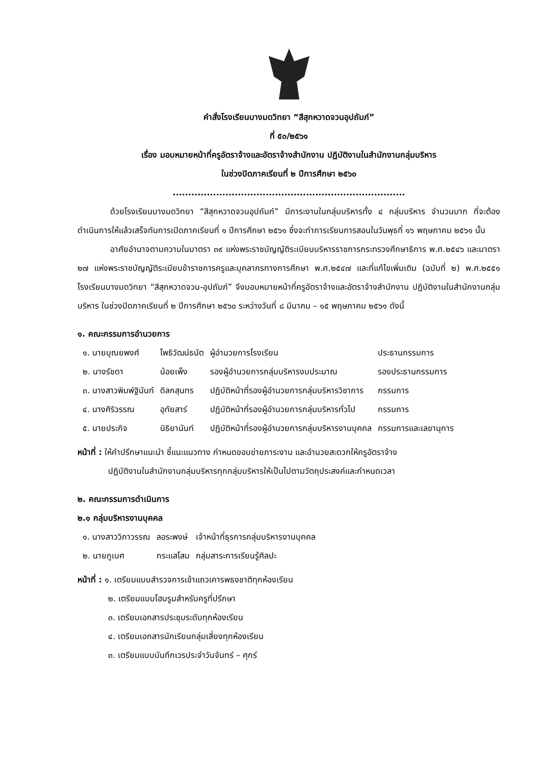คำสั่งโรงเรียนบางมดวิทยา “สีสุกหวาดจวนอุปถัมภ์”
ที่ ๕๐/๒๕๖๑
เรื่อง มอบหมายหน้าที่ครูอัตราจ้างและอัตราจ้างสำนักงาน ปฏิบัติงานในสำนักงานกลุ่มบริหาร
ในช่วงปิดภาคเรียนที่ ๒ ปีการศึกษา ๒๕๖๐
...........................................................................
ด้วยโรงเรียนบางมดวิทยา “สีสุกหวาดจวนอุปถัมภ์” มีภาระงานในกลุ่มบริหารทั้ง ๔ กลุ่มบริหาร จำนวนมาก ที่จะต้องดำเนินการให้แล้วเสร็จทันการเปิดภาคเรียนที่ ๑ ปีการศึกษา ๒๕๖๑ ซึ่งจะทำการเรียนการสอนในวันพุธที่ ๑๖ พฤษภาคม ๒๕๖๑ นั้น
อาศัยอำนาจตามความในมาตรา ๓๙ แห่งพระราชบัญญัติระเบียบบริหารราชการกระทรวงศึกษาธิการ พ.ศ.๒๕๔๖ และมาตรา ๒๗ แห่งพระราชบัญญัติระเบียบข้าราชการครูและบุคลากรทางการศึกษา พ.ศ.๒๕๔๗ และที่แก้ไขเพิ่มเติม (ฉบับที่ ๒) พ.ศ.๒๕๕๑ โรงเรียนบางมดวิทยา “สีสุกหวาดจวน-อุปถัมภ์” จึงมอบหมายหน้าที่ครูอัตราจ้างและอัตราจ้างสำนักงาน ปฏิบัติงานในสำนักงานกลุ่มบริหาร ในช่วงปิดภาคเรียนที่ ๒ ปีการศึกษา ๒๕๖๐ ระหว่างวันที่ ๘ มีนาคม – ๑๕ พฤษภาคม ๒๕๖๑ ดังนี้
๑. คณะกรรมการอำนวยการ
| ๑. นายบุณยพงศ์ | โพธิวัฒน์ธนัต | ผู้อำนวยการโรงเรียน | ประธานกรรมการ |
| ๒. นางรัชดา | น้อยเพ็ง | รองผู้อำนวยการกลุ่มบริหารงบประมาณ | รองประธานกรรมการ |
| ๓. นางสาวพิมพ์ฐินันท์ | ดิลกสุนทร | ปฏิบัติหน้าที่รองผู้อำนวยการกลุ่มบริหารวิชาการ | กรรมการ |
| ๔. นางศิริวรรณ | อุทัยสาร์ | ปฏิบัติหน้าที่รองผู้อำนวยการกลุ่มบริหารทั่วไป | กรรมการ |
| ๕. นายประกิจ | นิธิยานันท์ | ปฏิบัติหน้าที่รองผู้อำนวยการกลุ่มบริหารงานบุคคล | กรรมการและเลขานุการ |
หน้าที่ : ให้คำปรึกษาแนะนำ ชี้แนะแนวทาง กำหนดขอบข่ายภาระงาน และอำนวยสะดวกให้ครูอัตราจ้าง
ปฏิบัติงานในสำนักงานกลุ่มบริหารทุกกลุ่มบริหารให้เป็นไปตามวัตถุประสงค์และกำหนดเวลา
๒. คณะกรรมการดำเนินการ
๒.๑ กลุ่มบริหารงานบุคคล
| ๑. นางสาววิภาวรรณ | ลอระพงษ์ | เจ้าหน้าที่ธุรการกลุ่มบริหารงานบุคคล |
| ๒. นายภูเบศ | กระแสโสม | กลุ่มสาระการเรียนรู้ศิลปะ |
หน้าที่ : ๑. เตรียมแบบสำรวจการเข้าแถวเคารพธงชาติทุกห้องเรียน
๒. เตรียมแบบโฮมรูมสำหรับครูที่ปรึกษา
๓. เตรียมเอกสารประชุมระดับทุกห้องเรียน
๔. เตรียมเอกสารนักเรียนกลุ่มเสี่ยงทุกห้องเรียน
๓. เตรียมแบบบันทึกเวรประจำวันจันทร์ – ศุกร์